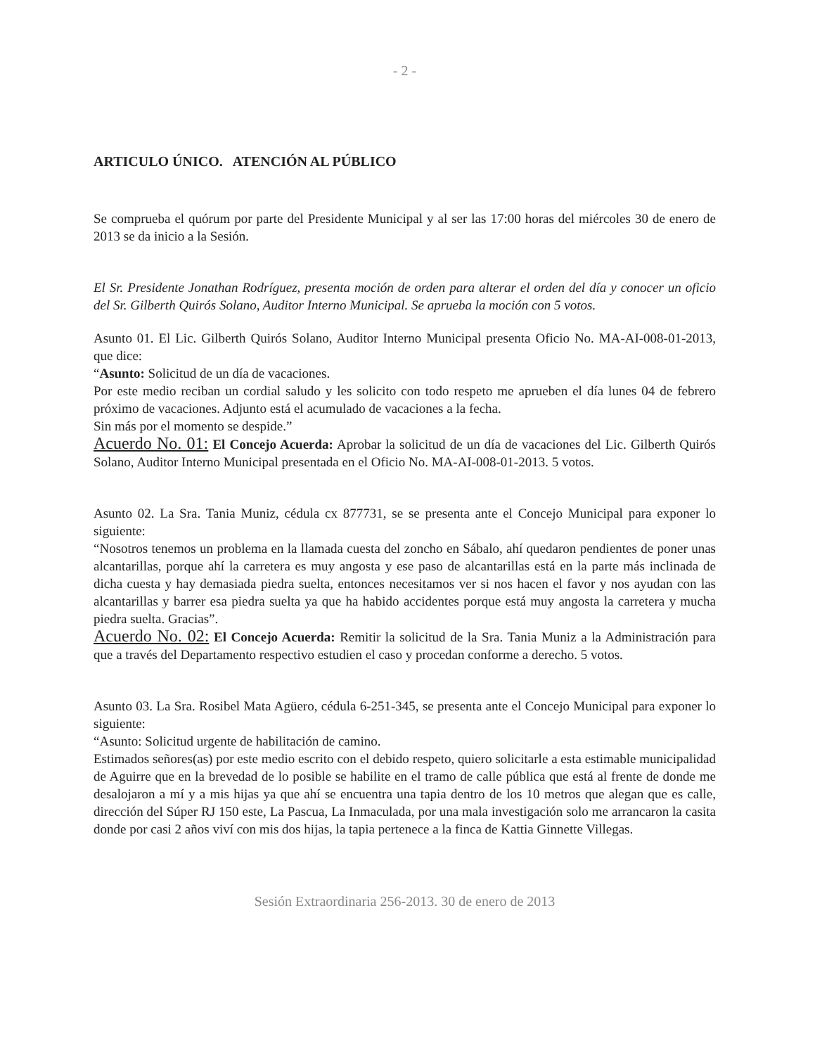- 2 -
ARTICULO ÚNICO. ATENCIÓN AL PÚBLICO
Se comprueba el quórum por parte del Presidente Municipal y al ser las 17:00 horas del miércoles 30 de enero de 2013 se da inicio a la Sesión.
El Sr. Presidente Jonathan Rodríguez, presenta moción de orden para alterar el orden del día y conocer un oficio del Sr. Gilberth Quirós Solano, Auditor Interno Municipal. Se aprueba la moción con 5 votos.
Asunto 01. El Lic. Gilberth Quirós Solano, Auditor Interno Municipal presenta Oficio No. MA-AI-008-01-2013, que dice:
“Asunto: Solicitud de un día de vacaciones.
Por este medio reciban un cordial saludo y les solicito con todo respeto me aprueben el día lunes 04 de febrero próximo de vacaciones. Adjunto está el acumulado de vacaciones a la fecha.
Sin más por el momento se despide.”
Acuerdo No. 01: El Concejo Acuerda: Aprobar la solicitud de un día de vacaciones del Lic. Gilberth Quirós Solano, Auditor Interno Municipal presentada en el Oficio No. MA-AI-008-01-2013. 5 votos.
Asunto 02. La Sra. Tania Muniz, cédula cx 877731, se se presenta ante el Concejo Municipal para exponer lo siguiente:
“Nosotros tenemos un problema en la llamada cuesta del zoncho en Sábalo, ahí quedaron pendientes de poner unas alcantarillas, porque ahí la carretera es muy angosta y ese paso de alcantarillas está en la parte más inclinada de dicha cuesta y hay demasiada piedra suelta, entonces necesitamos ver si nos hacen el favor y nos ayudan con las alcantarillas y barrer esa piedra suelta ya que ha habido accidentes porque está muy angosta la carretera y mucha piedra suelta. Gracias”.
Acuerdo No. 02: El Concejo Acuerda: Remitir la solicitud de la Sra. Tania Muniz a la Administración para que a través del Departamento respectivo estudien el caso y procedan conforme a derecho. 5 votos.
Asunto 03. La Sra. Rosibel Mata Agüero, cédula 6-251-345, se presenta ante el Concejo Municipal para exponer lo siguiente:
“Asunto: Solicitud urgente de habilitación de camino.
Estimados señores(as) por este medio escrito con el debido respeto, quiero solicitarle a esta estimable municipalidad de Aguirre que en la brevedad de lo posible se habilite en el tramo de calle pública que está al frente de donde me desalojaron a mí y a mis hijas ya que ahí se encuentra una tapia dentro de los 10 metros que alegan que es calle, dirección del Súper RJ 150 este, La Pascua, La Inmaculada, por una mala investigación solo me arrancaron la casita donde por casi 2 años viví con mis dos hijas, la tapia pertenece a la finca de Kattia Ginnette Villegas.
Sesión Extraordinaria 256-2013. 30 de enero de 2013